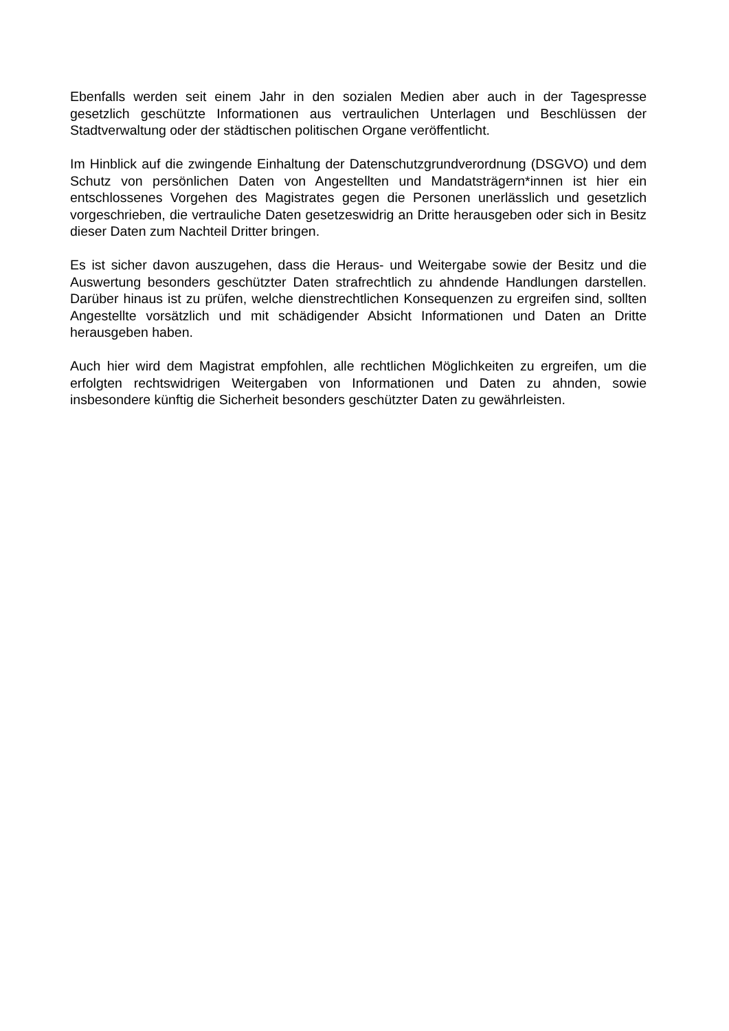Ebenfalls werden seit einem Jahr in den sozialen Medien aber auch in der Tagespresse gesetzlich geschützte Informationen aus vertraulichen Unterlagen und Beschlüssen der Stadtverwaltung oder der städtischen politischen Organe veröffentlicht.
Im Hinblick auf die zwingende Einhaltung der Datenschutzgrundverordnung (DSGVO) und dem Schutz von persönlichen Daten von Angestellten und Mandatsträgern*innen ist hier ein entschlossenes Vorgehen des Magistrates gegen die Personen unerlässlich und gesetzlich vorgeschrieben, die vertrauliche Daten gesetzeswidrig an Dritte herausgeben oder sich in Besitz dieser Daten zum Nachteil Dritter bringen.
Es ist sicher davon auszugehen, dass die Heraus- und Weitergabe sowie der Besitz und die Auswertung besonders geschützter Daten strafrechtlich zu ahndende Handlungen darstellen. Darüber hinaus ist zu prüfen, welche dienstrechtlichen Konsequenzen zu ergreifen sind, sollten Angestellte vorsätzlich und mit schädigender Absicht Informationen und Daten an Dritte herausgeben haben.
Auch hier wird dem Magistrat empfohlen, alle rechtlichen Möglichkeiten zu ergreifen, um die erfolgten rechtswidrigen Weitergaben von Informationen und Daten zu ahnden, sowie insbesondere künftig die Sicherheit besonders geschützter Daten zu gewährleisten.